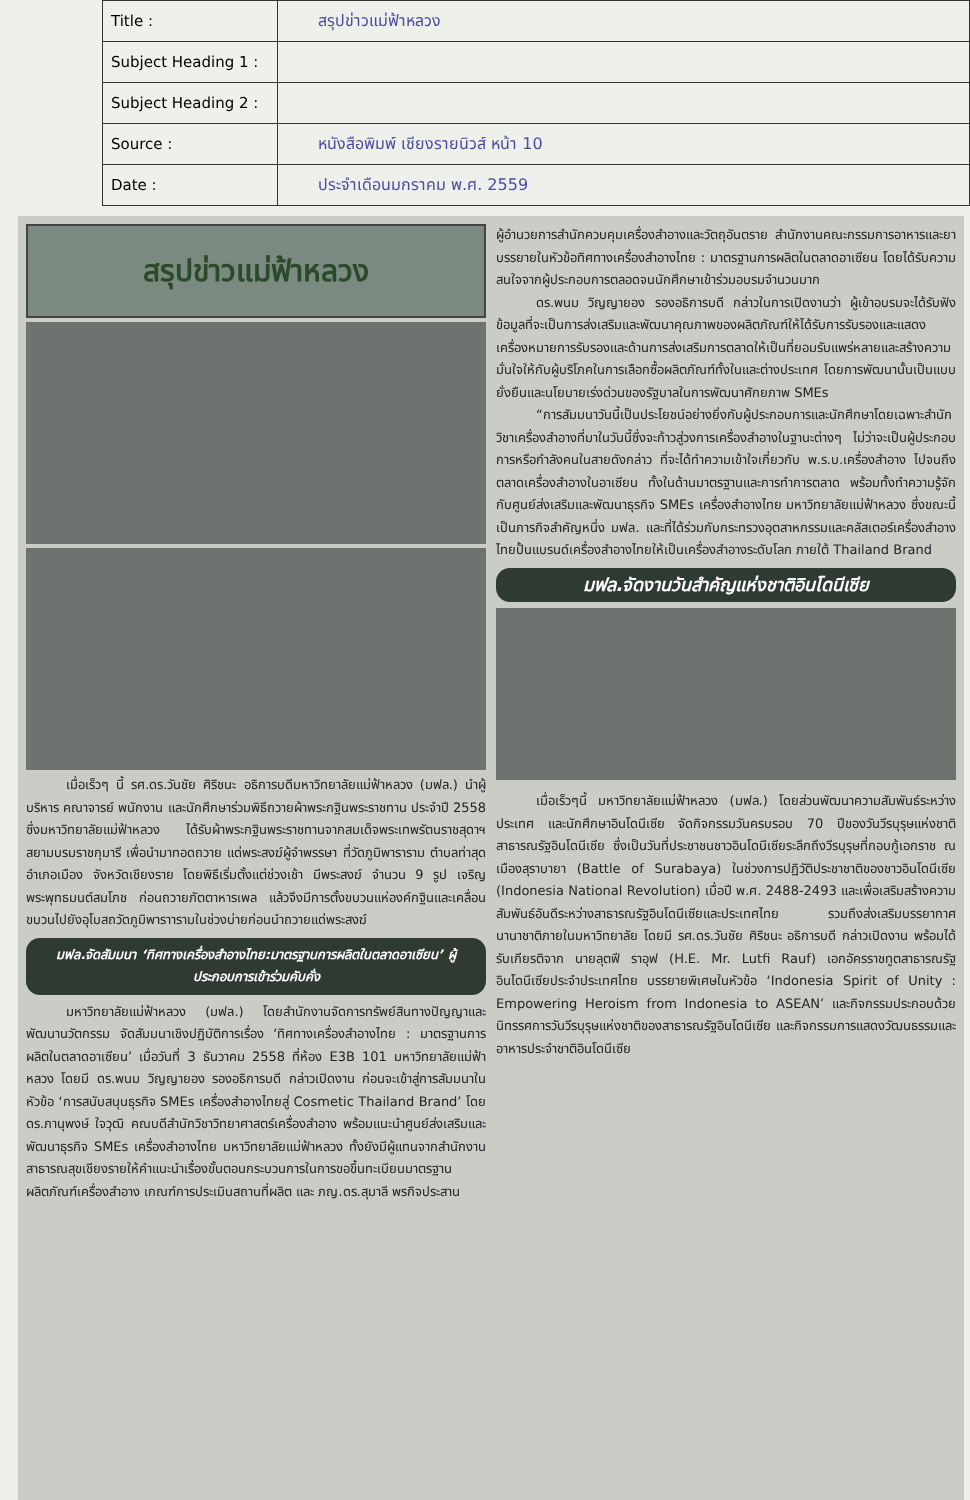| Title : | สรุปข่าวแม่ฟ้าหลวง |
| Subject Heading 1 : | |
| Subject Heading 2 : | |
| Source : | หนังสือพิมพ์ เชียงรายนิวส์ หน้า 10 |
| Date : | ประจำเดือนมกราคม พ.ศ. 2559 |
สรุปข่าวแม่ฟ้าหลวง
เมื่อเร็วๆ นี้ รศ.ดร.วันชัย ศิริชนะ อธิการบดีมหาวิทยาลัยแม่ฟ้าหลวง (มฟล.) นำผู้บริหาร คณาจารย์ พนักงาน และนักศึกษาร่วมพิธีถวายผ้าพระกฐินพระราชทาน ประจำปี 2558 ซึ่งมหาวิทยาลัยแม่ฟ้าหลวง ได้รับผ้าพระกฐินพระราชทานจากสมเด็จพระเทพรัตนราชสุดาฯ สยามบรมราชกุมารี เพื่อนำมาทอดถวาย แด่พระสงฆ์ผู้จำพรรษา ที่วัดภูมิพาราราม ตำบลท่าสุด อำเภอเมือง จังหวัดเชียงราย โดยพิธีเริ่มตั้งแต่ช่วงเช้า มีพระสงฆ์ จำนวน 9 รูป เจริญพระพุทธมนต์สมโภช ก่อนถวายภัตตาหารเพล แล้วจึงมีการตั้งขบวนแห่องค์กฐินและเคลื่อนขบวนไปยังอุโบสถวัดภูมิพาราารามในช่วงบ่ายก่อนนำถวายแด่พระสงฆ์
มฟล.จัดสัมมนา ‘ทิศทางเครื่องสำอางไทย:มาตรฐานการผลิตในตลาดอาเซียน’ ผู้ประกอบการเข้าร่วมคับคั่ง
มหาวิทยาลัยแม่ฟ้าหลวง (มฟล.) โดยสำนักงานจัดการทรัพย์สินทางปัญญาและพัฒนานวัตกรรม จัดสัมมนาเชิงปฏิบัติการเรื่อง ‘ทิศทางเครื่องสำอางไทย : มาตรฐานการผลิตในตลาดอาเซียน’ เมื่อวันที่ 3 ธันวาคม 2558 ที่ห้อง E3B 101 มหาวิทยาลัยแม่ฟ้าหลวง โดยมี ดร.พนม วิญญายอง รองอธิการบดี กล่าวเปิดงาน ก่อนจะเข้าสู่การสัมมนาในหัวข้อ ‘การสนับสนุนธุรกิจ SMEs เครื่องสำอางไทยสู่ Cosmetic Thailand Brand’ โดย ดร.ภานุพงษ์ ใจวุฒิ คณบดีสำนักวิชาวิทยาศาสตร์เครื่องสำอาง พร้อมแนะนำศูนย์ส่งเสริมและพัฒนาธุรกิจ SMEs เครื่องสำอางไทย มหาวิทยาลัยแม่ฟ้าหลวง ทั้งยังมีผู้แทนจากสำนักงานสาธารณสุขเชียงรายให้คำแนะนำเรื่องขั้นตอนกระบวนการในการขอขึ้นทะเบียนมาตรฐานผลิตภัณฑ์เครื่องสำอาง เกณฑ์การประเมินสถานที่ผลิต และ ภญ.ดร.สุมาลี พรกิจประสาน
ผู้อำนวยการสำนักควบคุมเครื่องสำอางและวัตถุอันตราย สำนักงานคณะกรรมการอาหารและยา บรรยายในหัวข้อทิศทางเครื่องสำอางไทย : มาตรฐานการผลิตในตลาดอาเซียน โดยได้รับความสนใจจากผู้ประกอบการตลอดจนนักศึกษาเข้าร่วมอบรมจำนวนมาก
ดร.พนม วิญญายอง รองอธิการบดี กล่าวในการเปิดงานว่า ผู้เข้าอบรมจะได้รับฟังข้อมูลที่จะเป็นการส่งเสริมและพัฒนาคุณภาพของผลิตภัณฑ์ให้ได้รับการรับรองและแสดงเครื่องหมายการรับรองและด้านการส่งเสริมการตลาดให้เป็นที่ยอมรับแพร่หลายและสร้างความมั่นใจให้กับผู้บริโภคในการเลือกซื้อผลิตภัณฑ์ทั้งในและต่างประเทศ โดยการพัฒนานั้นเป็นแบบยั่งยืนและนโยบายเร่งด่วนของรัฐบาลในการพัฒนาศักยภาพ SMEs
“การสัมมนาวันนี้เป็นประโยชน์อย่างยิ่งกับผู้ประกอบการและนักศึกษาโดยเฉพาะสำนักวิชาเครื่องสำอางที่มาในวันนี้ซึ่งจะก้าวสู่วงการเครื่องสำอางในฐานะต่างๆ ไม่ว่าจะเป็นผู้ประกอบการหรือกำลังคนในสายดังกล่าว ที่จะได้ทำความเข้าใจเกี่ยวกับ พ.ร.บ.เครื่องสำอาง ไปจนถึงตลาดเครื่องสำอางในอาเซียน ทั้งในด้านมาตรฐานและการทำการตลาด พร้อมทั้งทำความรู้จักกับศูนย์ส่งเสริมและพัฒนาธุรกิจ SMEs เครื่องสำอางไทย มหาวิทยาลัยแม่ฟ้าหลวง ซึ่งขณะนี้เป็นภารกิจสำคัญหนึ่ง มฟล. และที่ได้ร่วมกับกระทรวงอุตสาหกรรมและคลัสเตอร์เครื่องสำอางไทยปั้นแบรนด์เครื่องสำอางไทยให้เป็นเครื่องสำอางระดับโลก ภายใต้ Thailand Brand
มฟล.จัดงานวันสำคัญแห่งชาติอินโดนีเซีย
เมื่อเร็วๆนี้ มหาวิทยาลัยแม่ฟ้าหลวง (มฟล.) โดยส่วนพัฒนาความสัมพันธ์ระหว่างประเทศ และนักศึกษาอินโดนีเซีย จัดกิจกรรมวันครบรอบ 70 ปีของวันวีรบุรุษแห่งชาติสาธารณรัฐอินโดนีเซีย ซึ่งเป็นวันที่ประชาชนชาวอินโดนีเซียระลึกถึงวีรบุรุษที่กอบกู้เอกราช ณ เมืองสุราบายา (Battle of Surabaya) ในช่วงการปฏิวัติประชาชาติของชาวอินโดนีเซีย (Indonesia National Revolution) เมื่อปี พ.ศ. 2488-2493 และเพื่อเสริมสร้างความสัมพันธ์อันดีระหว่างสาธารณรัฐอินโดนีเซียและประเทศไทย รวมถึงส่งเสริมบรรยากาศนานาชาติภายในมหาวิทยาลัย โดยมี รศ.ดร.วันชัย ศิริชนะ อธิการบดี กล่าวเปิดงาน พร้อมได้รับเกียรติจาก นายลุตฟี ราอุฟ (H.E. Mr. Lutfi Rauf) เอกอัครราชทูตสาธารณรัฐอินโดนีเซียประจำประเทศไทย บรรยายพิเศษในหัวข้อ ‘Indonesia Spirit of Unity : Empowering Heroism from Indonesia to ASEAN’ และกิจกรรมประกอบด้วยนิทรรศการวันวีรบุรุษแห่งชาติของสาธารณรัฐอินโดนีเซีย และกิจกรรมการแสดงวัฒนธรรมและอาหารประจำชาติอินโดนีเซีย